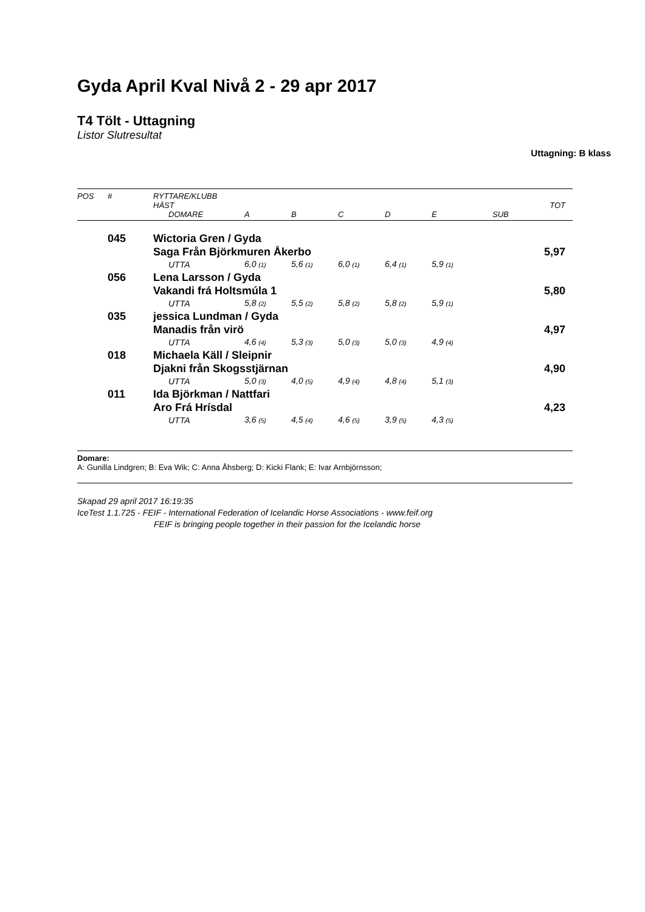Gyda April Kval Nivå 2 - 29 apr 2017
T4 Tölt - Uttagning
Listor Slutresultat
Uttagning: B klass
| POS | # | RYTTARE/KLUBB | | | | | | | |
| --- | --- | --- | --- | --- | --- | --- | --- | --- | --- |
| | | HÄST | | | | | | | TOT |
| | | DOMARE | A | B | C | D | E | SUB | |
| | 045 | Wictoria Gren / Gyda | | | | | | | |
| | | Saga Från Björkmuren Åkerbo | | | | | | | 5,97 |
| | | UTTA | 6,0 (1) | 5,6 (1) | 6,0 (1) | 6,4 (1) | 5,9 (1) | | |
| | 056 | Lena Larsson / Gyda | | | | | | | |
| | | Vakandi frá Holtsmúla 1 | | | | | | | 5,80 |
| | | UTTA | 5,8 (2) | 5,5 (2) | 5,8 (2) | 5,8 (2) | 5,9 (1) | | |
| | 035 | jessica Lundman / Gyda | | | | | | | |
| | | Manadis från virö | | | | | | | 4,97 |
| | | UTTA | 4,6 (4) | 5,3 (3) | 5,0 (3) | 5,0 (3) | 4,9 (4) | | |
| | 018 | Michaela Käll / Sleipnir | | | | | | | |
| | | Djakni från Skogsstjärnan | | | | | | | 4,90 |
| | | UTTA | 5,0 (3) | 4,0 (5) | 4,9 (4) | 4,8 (4) | 5,1 (3) | | |
| | 011 | Ida Björkman / Nattfari | | | | | | | |
| | | Aro Frá Hrísdal | | | | | | | 4,23 |
| | | UTTA | 3,6 (5) | 4,5 (4) | 4,6 (5) | 3,9 (5) | 4,3 (5) | | |
Domare:
A: Gunilla Lindgren; B: Eva Wik; C: Anna Åhsberg; D: Kicki Flank; E: Ivar Arnbjörnsson;
Skapad 29 april 2017 16:19:35
IceTest 1.1.725 - FEIF - International Federation of Icelandic Horse Associations - www.feif.org
FEIF is bringing people together in their passion for the Icelandic horse